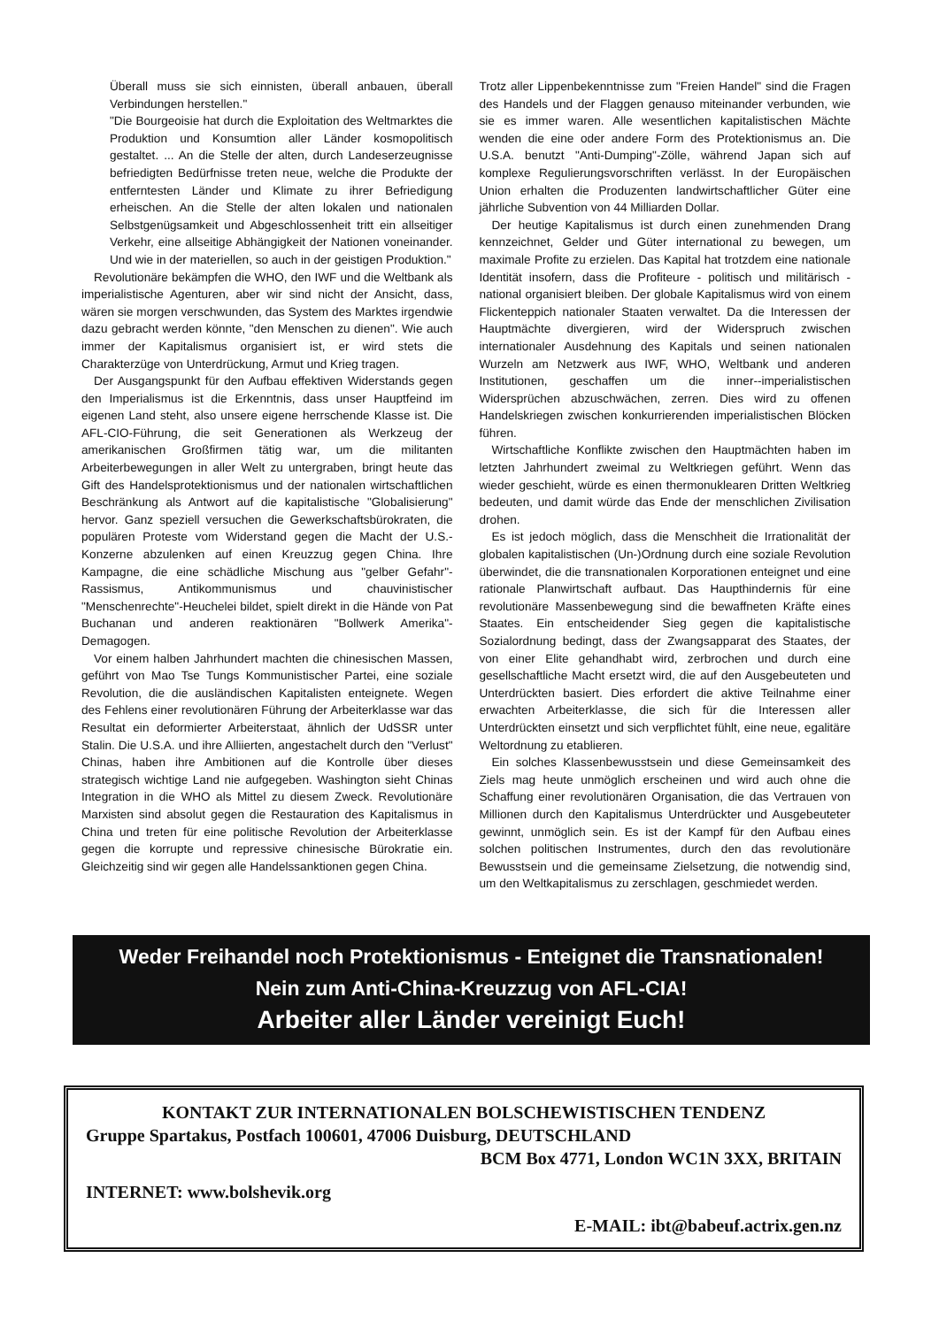Überall muss sie sich einnisten, überall anbauen, überall Verbindungen herstellen."
"Die Bourgeoisie hat durch die Exploitation des Weltmarktes die Produktion und Konsumtion aller Länder kosmopolitisch gestaltet. ... An die Stelle der alten, durch Landeserzeugnisse befriedigten Bedürfnisse treten neue, welche die Produkte der entferntesten Länder und Klimate zu ihrer Befriedigung erheischen. An die Stelle der alten lokalen und nationalen Selbstgenügsamkeit und Abgeschlossenheit tritt ein allseitiger Verkehr, eine allseitige Abhängigkeit der Nationen voneinander. Und wie in der materiellen, so auch in der geistigen Produktion."
Revolutionäre bekämpfen die WHO, den IWF und die Weltbank als imperialistische Agenturen, aber wir sind nicht der Ansicht, dass, wären sie morgen verschwunden, das System des Marktes irgendwie dazu gebracht werden könnte, "den Menschen zu dienen". Wie auch immer der Kapitalismus organisiert ist, er wird stets die Charakterzüge von Unterdrückung, Armut und Krieg tragen.
Der Ausgangspunkt für den Aufbau effektiven Widerstands gegen den Imperialismus ist die Erkenntnis, dass unser Hauptfeind im eigenen Land steht, also unsere eigene herrschende Klasse ist. Die AFL-CIO-Führung, die seit Generationen als Werkzeug der amerikanischen Großfirmen tätig war, um die militanten Arbeiterbewegungen in aller Welt zu untergraben, bringt heute das Gift des Handelsprotektionismus und der nationalen wirtschaftlichen Beschränkung als Antwort auf die kapitalistische "Globalisierung" hervor. Ganz speziell versuchen die Gewerkschaftsbürokraten, die populären Proteste vom Widerstand gegen die Macht der U.S.-Konzerne abzulenken auf einen Kreuzzug gegen China. Ihre Kampagne, die eine schädliche Mischung aus "gelber Gefahr"-Rassismus, Antikommunismus und chauvinistischer "Menschenrechte"-Heuchelei bildet, spielt direkt in die Hände von Pat Buchanan und anderen reaktionären "Bollwerk Amerika"-Demagogen.
Vor einem halben Jahrhundert machten die chinesischen Massen, geführt von Mao Tse Tungs Kommunistischer Partei, eine soziale Revolution, die die ausländischen Kapitalisten enteignete. Wegen des Fehlens einer revolutionären Führung der Arbeiterklasse war das Resultat ein deformierter Arbeiterstaat, ähnlich der UdSSR unter Stalin. Die U.S.A. und ihre Alliierten, angestachelt durch den "Verlust" Chinas, haben ihre Ambitionen auf die Kontrolle über dieses strategisch wichtige Land nie aufgegeben. Washington sieht Chinas Integration in die WHO als Mittel zu diesem Zweck. Revolutionäre Marxisten sind absolut gegen die Restauration des Kapitalismus in China und treten für eine politische Revolution der Arbeiterklasse gegen die korrupte und repressive chinesische Bürokratie ein. Gleichzeitig sind wir gegen alle Handelssanktionen gegen China.
Trotz aller Lippenbekenntnisse zum "Freien Handel" sind die Fragen des Handels und der Flaggen genauso miteinander verbunden, wie sie es immer waren. Alle wesentlichen kapitalistischen Mächte wenden die eine oder andere Form des Protektionismus an. Die U.S.A. benutzt "Anti-Dumping"-Zölle, während Japan sich auf komplexe Regulierungsvorschriften verlässt. In der Europäischen Union erhalten die Produzenten landwirtschaftlicher Güter eine jährliche Subvention von 44 Milliarden Dollar.
Der heutige Kapitalismus ist durch einen zunehmenden Drang kennzeichnet, Gelder und Güter international zu bewegen, um maximale Profite zu erzielen. Das Kapital hat trotzdem eine nationale Identität insofern, dass die Profiteure - politisch und militärisch - national organisiert bleiben. Der globale Kapitalismus wird von einem Flickenteppich nationaler Staaten verwaltet. Da die Interessen der Hauptmächte divergieren, wird der Widerspruch zwischen internationaler Ausdehnung des Kapitals und seinen nationalen Wurzeln am Netzwerk aus IWF, WHO, Weltbank und anderen Institutionen, geschaffen um die inner--imperialistischen Widersprüchen abzuschwächen, zerren. Dies wird zu offenen Handelskriegen zwischen konkurrierenden imperialistischen Blöcken führen.
Wirtschaftliche Konflikte zwischen den Hauptmächten haben im letzten Jahrhundert zweimal zu Weltkriegen geführt. Wenn das wieder geschieht, würde es einen thermonuklearen Dritten Weltkrieg bedeuten, und damit würde das Ende der menschlichen Zivilisation drohen.
Es ist jedoch möglich, dass die Menschheit die Irrationalität der globalen kapitalistischen (Un-)Ordnung durch eine soziale Revolution überwindet, die die transnationalen Korporationen enteignet und eine rationale Planwirtschaft aufbaut. Das Haupthindernis für eine revolutionäre Massenbewegung sind die bewaffneten Kräfte eines Staates. Ein entscheidender Sieg gegen die kapitalistische Sozialordnung bedingt, dass der Zwangsapparat des Staates, der von einer Elite gehandhabt wird, zerbrochen und durch eine gesellschaftliche Macht ersetzt wird, die auf den Ausgebeuteten und Unterdrückten basiert. Dies erfordert die aktive Teilnahme einer erwachten Arbeiterklasse, die sich für die Interessen aller Unterdrückten einsetzt und sich verpflichtet fühlt, eine neue, egalitäre Weltordnung zu etablieren.
Ein solches Klassenbewusstsein und diese Gemeinsamkeit des Ziels mag heute unmöglich erscheinen und wird auch ohne die Schaffung einer revolutionären Organisation, die das Vertrauen von Millionen durch den Kapitalismus Unterdrückter und Ausgebeuteter gewinnt, unmöglich sein. Es ist der Kampf für den Aufbau eines solchen politischen Instrumentes, durch den das revolutionäre Bewusstsein und die gemeinsame Zielsetzung, die notwendig sind, um den Weltkapitalismus zu zerschlagen, geschmiedet werden.
Weder Freihandel noch Protektionismus - Enteignet die Transnationalen!
Nein zum Anti-China-Kreuzzug von AFL-CIA!
Arbeiter aller Länder vereinigt Euch!
KONTAKT ZUR INTERNATIONALEN BOLSCHEWISTISCHEN TENDENZ
Gruppe Spartakus, Postfach 100601, 47006 Duisburg, DEUTSCHLAND
BCM Box 4771, London WC1N 3XX, BRITAIN
INTERNET: www.bolshevik.org
E-MAIL: ibt@babeuf.actrix.gen.nz